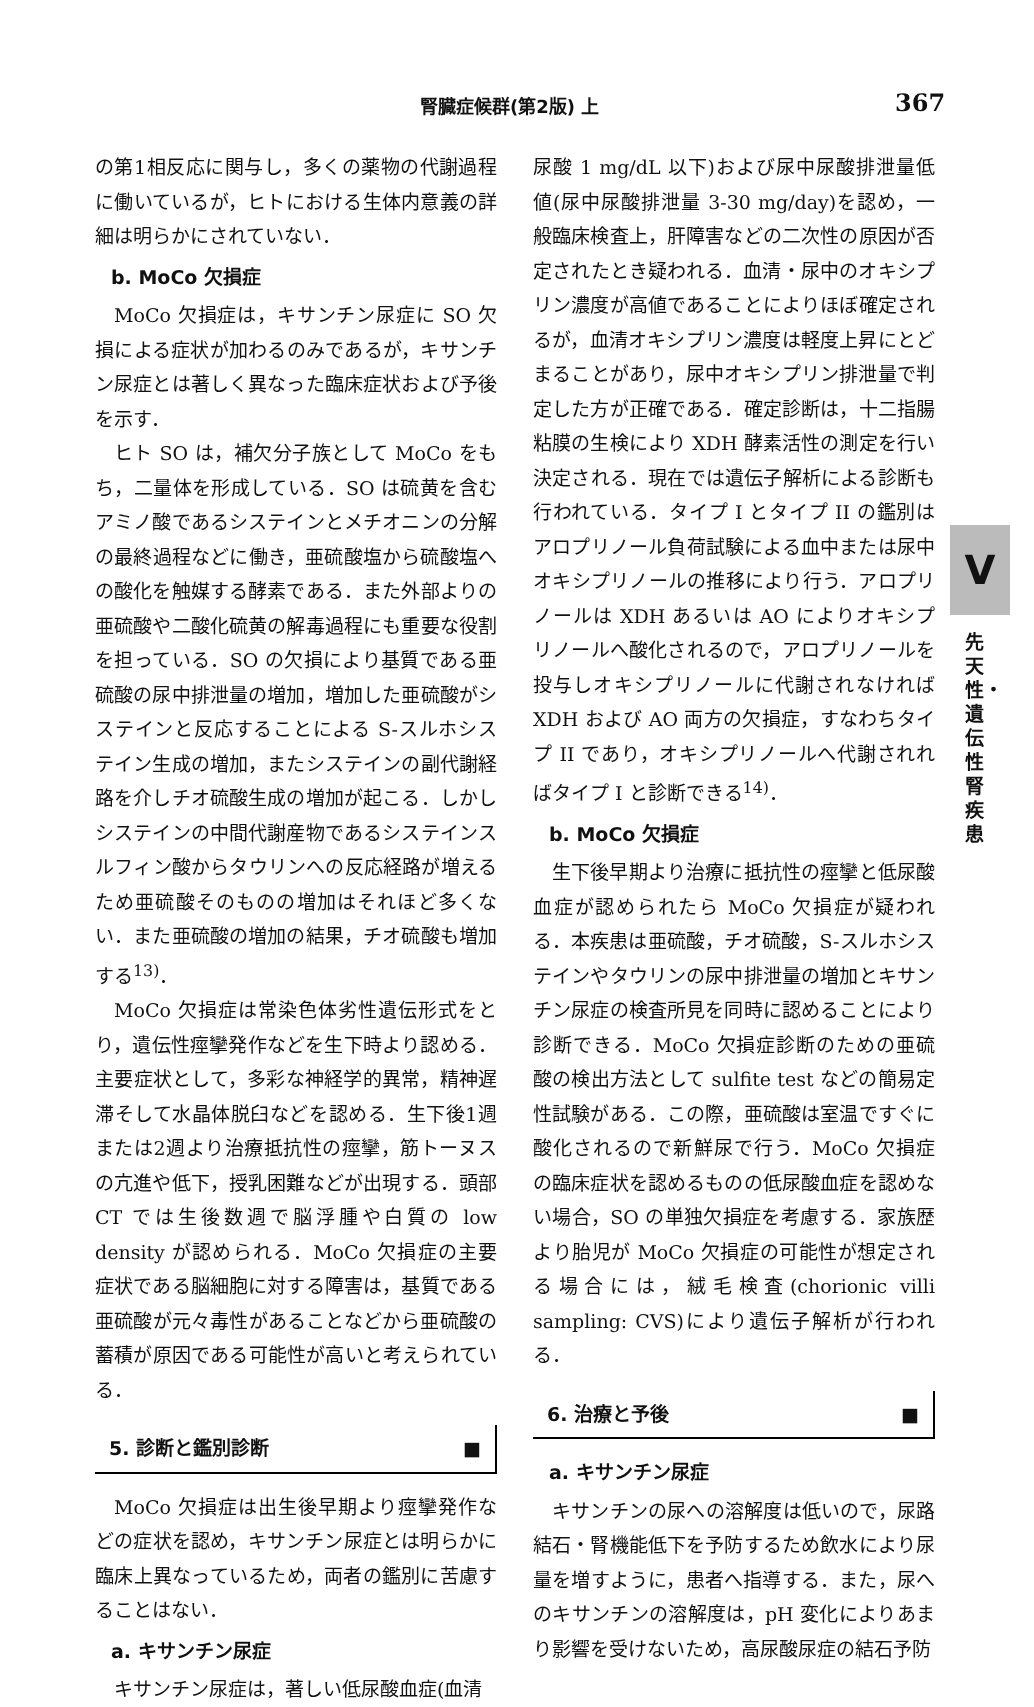腎臓症候群(第2版) 上 367
の第1相反応に関与し，多くの薬物の代謝過程に働いているが，ヒトにおける生体内意義の詳細は明らかにされていない．
b. MoCo 欠損症
MoCo 欠損症は，キサンチン尿症に SO 欠損による症状が加わるのみであるが，キサンチン尿症とは著しく異なった臨床症状および予後を示す．
ヒト SO は，補欠分子族として MoCo をもち，二量体を形成している．SO は硫黄を含むアミノ酸であるシステインとメチオニンの分解の最終過程などに働き，亜硫酸塩から硫酸塩への酸化を触媒する酵素である．また外部よりの亜硫酸や二酸化硫黄の解毒過程にも重要な役割を担っている．SO の欠損により基質である亜硫酸の尿中排泄量の増加，増加した亜硫酸がシステインと反応することによる S-スルホシステイン生成の増加，またシステインの副代謝経路を介しチオ硫酸生成の増加が起こる．しかしシステインの中間代謝産物であるシステインスルフィン酸からタウリンへの反応経路が増えるため亜硫酸そのものの増加はそれほど多くない．また亜硫酸の増加の結果，チオ硫酸も増加する<sup>13)</sup>．
MoCo 欠損症は常染色体劣性遺伝形式をとり，遺伝性痙攣発作などを生下時より認める．主要症状として，多彩な神経学的異常，精神遅滞そして水晶体脱臼などを認める．生下後1週または2週より治療抵抗性の痙攣，筋トーヌスの亢進や低下，授乳困難などが出現する．頭部 CT では生後数週で脳浮腫や白質の low density が認められる．MoCo 欠損症の主要症状である脳細胞に対する障害は，基質である亜硫酸が元々毒性があることなどから亜硫酸の蓄積が原因である可能性が高いと考えられている．
5. 診断と鑑別診断 ■
MoCo 欠損症は出生後早期より痙攣発作などの症状を認め，キサンチン尿症とは明らかに臨床上異なっているため，両者の鑑別に苦慮することはない．
a. キサンチン尿症
キサンチン尿症は，著しい低尿酸血症(血清
尿酸 1 mg/dL 以下)および尿中尿酸排泄量低値(尿中尿酸排泄量 3-30 mg/day)を認め，一般臨床検査上，肝障害などの二次性の原因が否定されたとき疑われる．血清・尿中のオキシプリン濃度が高値であることによりほぼ確定されるが，血清オキシプリン濃度は軽度上昇にとどまることがあり，尿中オキシプリン排泄量で判定した方が正確である．確定診断は，十二指腸粘膜の生検により XDH 酵素活性の測定を行い決定される．現在では遺伝子解析による診断も行われている．タイプ I とタイプ II の鑑別はアロプリノール負荷試験による血中または尿中オキシプリノールの推移により行う．アロプリノールは XDH あるいは AO によりオキシプリノールへ酸化されるので，アロプリノールを投与しオキシプリノールに代謝されなければ XDH および AO 両方の欠損症，すなわちタイプ II であり，オキシプリノールへ代謝されればタイプ I と診断できる<sup>14)</sup>．
b. MoCo 欠損症
生下後早期より治療に抵抗性の痙攣と低尿酸血症が認められたら MoCo 欠損症が疑われる．本疾患は亜硫酸，チオ硫酸，S-スルホシステインやタウリンの尿中排泄量の増加とキサンチン尿症の検査所見を同時に認めることにより診断できる．MoCo 欠損症診断のための亜硫酸の検出方法として sulfite test などの簡易定性試験がある．この際，亜硫酸は室温ですぐに酸化されるので新鮮尿で行う．MoCo 欠損症の臨床症状を認めるものの低尿酸血症を認めない場合，SO の単独欠損症を考慮する．家族歴より胎児が MoCo 欠損症の可能性が想定される場合には，絨毛検査(chorionic villi sampling: CVS)により遺伝子解析が行われる．
6. 治療と予後 ■
a. キサンチン尿症
キサンチンの尿への溶解度は低いので，尿路結石・腎機能低下を予防するため飲水により尿量を増すように，患者へ指導する．また，尿へのキサンチンの溶解度は，pH 変化によりあまり影響を受けないため，高尿酸尿症の結石予防
V
先天性・遺伝性腎疾患